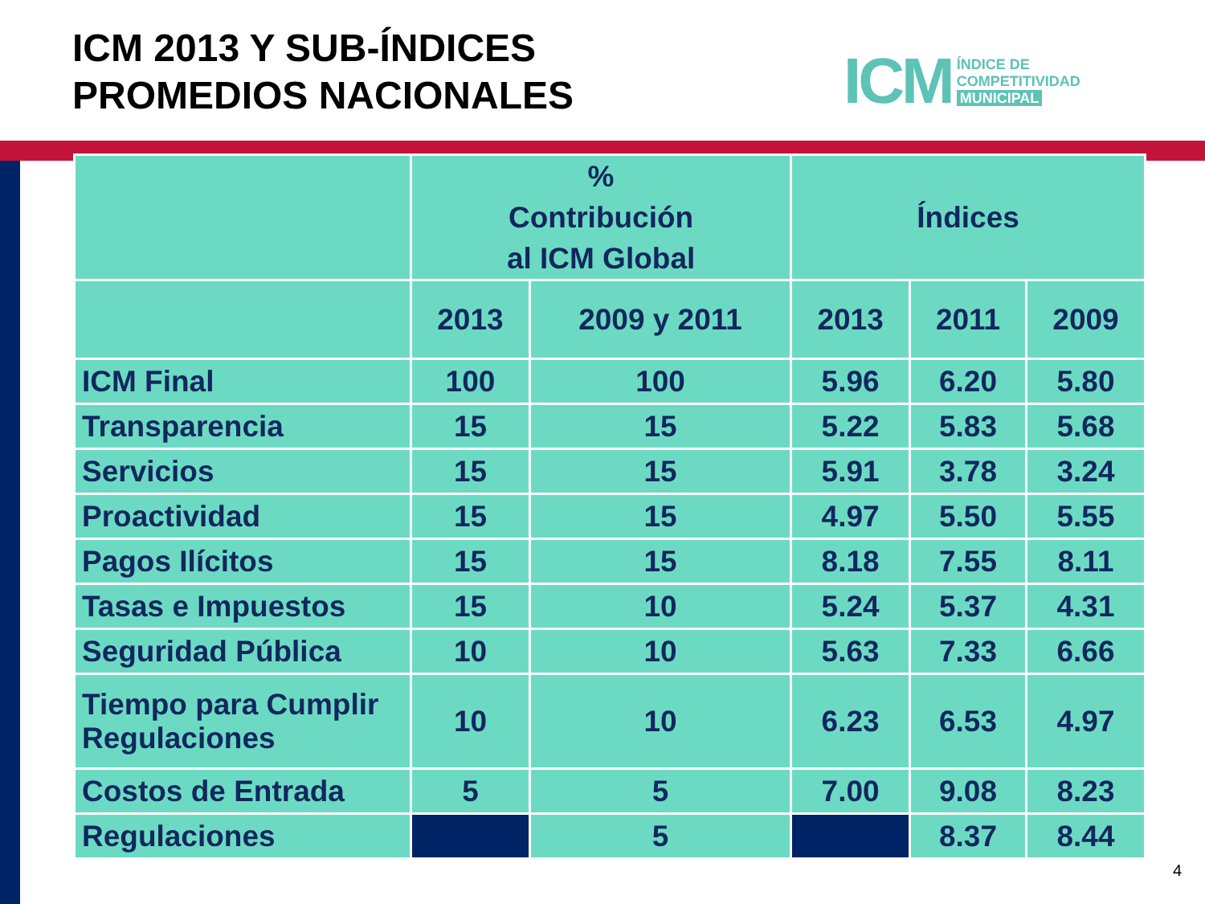ICM 2013 Y SUB-ÍNDICES
PROMEDIOS NACIONALES
ICM ÍNDICE DE
COMPETITIVIDAD
MUNICIPAL
| | % Contribución al ICM Global | | Índices | | |
| --- | --- | --- | --- | --- | --- |
| | 2013 | 2009 y 2011 | 2013 | 2011 | 2009 |
| ICM Final | 100 | 100 | 5.96 | 6.20 | 5.80 |
| Transparencia | 15 | 15 | 5.22 | 5.83 | 5.68 |
| Servicios | 15 | 15 | 5.91 | 3.78 | 3.24 |
| Proactividad | 15 | 15 | 4.97 | 5.50 | 5.55 |
| Pagos Ilícitos | 15 | 15 | 8.18 | 7.55 | 8.11 |
| Tasas e Impuestos | 15 | 10 | 5.24 | 5.37 | 4.31 |
| Seguridad Pública | 10 | 10 | 5.63 | 7.33 | 6.66 |
| Tiempo para Cumplir Regulaciones | 10 | 10 | 6.23 | 6.53 | 4.97 |
| Costos de Entrada | 5 | 5 | 7.00 | 9.08 | 8.23 |
| Regulaciones | | 5 | | 8.37 | 8.44 |
4